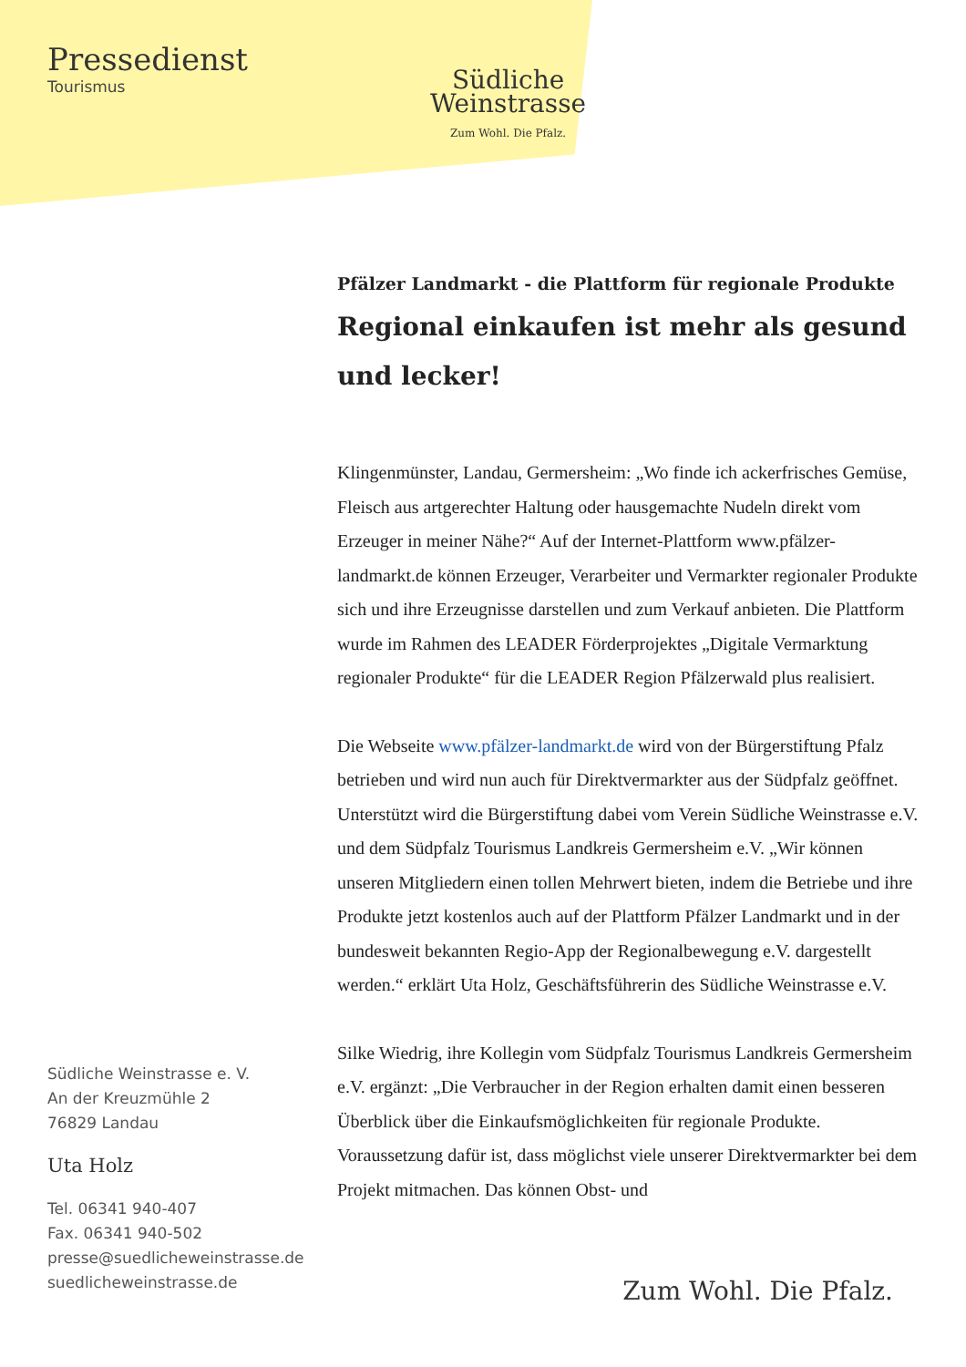Pressedienst
Tourismus
Südliche
Weinstrasse
Zum Wohl. Die Pfalz.
Südliche Weinstrasse e. V.
An der Kreuzmühle 2
76829 Landau
Uta Holz
Tel. 06341 940-407
Fax. 06341 940-502
presse@suedlicheweinstrasse.de
suedlicheweinstrasse.de
Pfälzer Landmarkt - die Plattform für regionale Produkte
Regional einkaufen ist mehr als gesund und lecker!
Klingenmünster, Landau, Germersheim: „Wo finde ich ackerfrisches Gemüse, Fleisch aus artgerechter Haltung oder hausgemachte Nudeln direkt vom Erzeuger in meiner Nähe?“ Auf der Internet-Plattform www.pfälzer-landmarkt.de können Erzeuger, Verarbeiter und Vermarkter regionaler Produkte sich und ihre Erzeugnisse darstellen und zum Verkauf anbieten. Die Plattform wurde im Rahmen des LEADER Förderprojektes „Digitale Vermarktung regionaler Produkte“ für die LEADER Region Pfälzerwald plus realisiert.
Die Webseite www.pfälzer-landmarkt.de wird von der Bürgerstiftung Pfalz betrieben und wird nun auch für Direktvermarkter aus der Südpfalz geöffnet. Unterstützt wird die Bürgerstiftung dabei vom Verein Südliche Weinstrasse e.V. und dem Südpfalz Tourismus Landkreis Germersheim e.V. „Wir können unseren Mitgliedern einen tollen Mehrwert bieten, indem die Betriebe und ihre Produkte jetzt kostenlos auch auf der Plattform Pfälzer Landmarkt und in der bundesweit bekannten Regio-App der Regionalbewegung e.V. dargestellt werden.“ erklärt Uta Holz, Geschäftsführerin des Südliche Weinstrasse e.V.
Silke Wiedrig, ihre Kollegin vom Südpfalz Tourismus Landkreis Germersheim e.V. ergänzt: „Die Verbraucher in der Region erhalten damit einen besseren Überblick über die Einkaufsmöglichkeiten für regionale Produkte. Voraussetzung dafür ist, dass möglichst viele unserer Direktvermarkter bei dem Projekt mitmachen. Das können Obst- und
Zum Wohl. Die Pfalz.